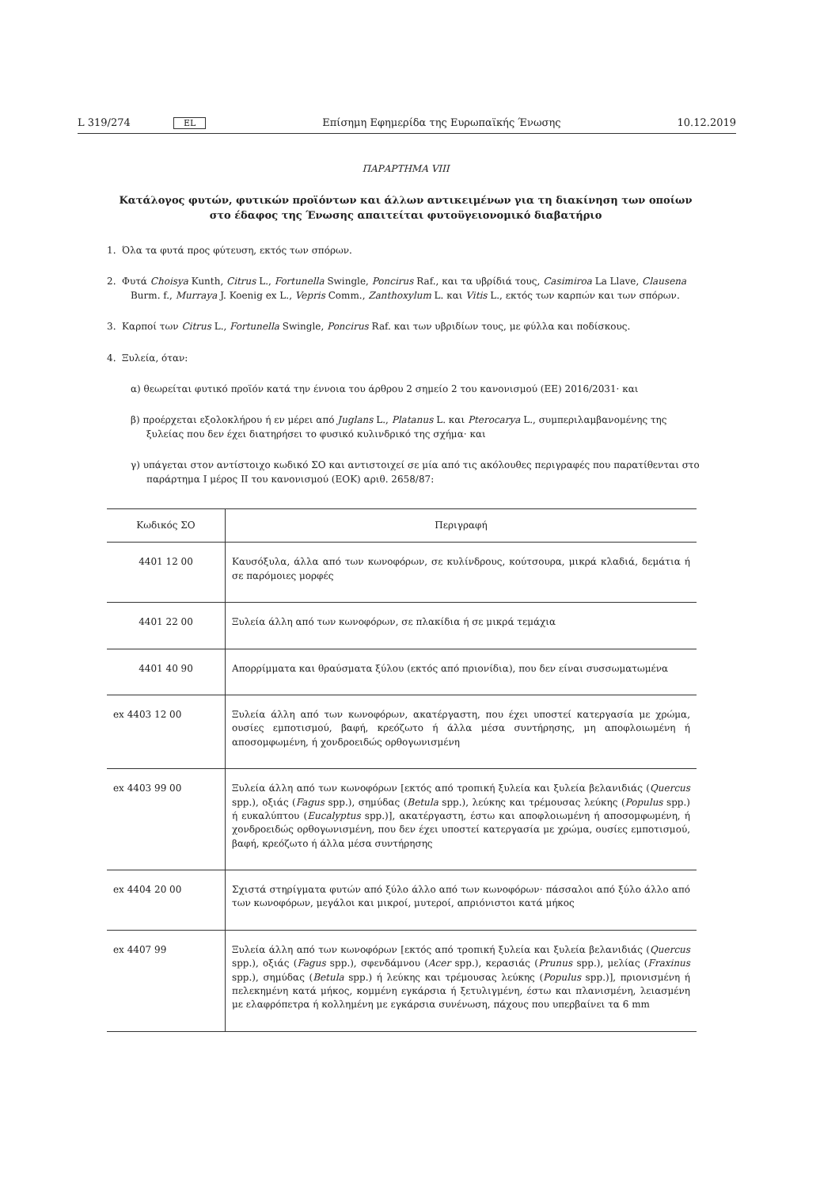L 319/274 EL Επίσημη Εφημερίδα της Ευρωπαϊκής Ένωσης 10.12.2019
ΠΑΡΑΡΤΗΜΑ VIII
Κατάλογος φυτών, φυτικών προϊόντων και άλλων αντικειμένων για τη διακίνηση των οποίων στο έδαφος της Ένωσης απαιτείται φυτοϋγειονομικό διαβατήριο
1. Όλα τα φυτά προς φύτευση, εκτός των σπόρων.
2. Φυτά Choisya Kunth, Citrus L., Fortunella Swingle, Poncirus Raf., και τα υβρίδιά τους, Casimiroa La Llave, Clausena Burm. f., Murraya J. Koenig ex L., Vepris Comm., Zanthoxylum L. και Vitis L., εκτός των καρπών και των σπόρων.
3. Καρποί των Citrus L., Fortunella Swingle, Poncirus Raf. και των υβριδίων τους, με φύλλα και ποδίσκους.
4. Ξυλεία, όταν:
α) θεωρείται φυτικό προϊόν κατά την έννοια του άρθρου 2 σημείο 2 του κανονισμού (ΕΕ) 2016/2031· και
β) προέρχεται εξολοκλήρου ή εν μέρει από Juglans L., Platanus L. και Pterocarya L., συμπεριλαμβανομένης της ξυλείας που δεν έχει διατηρήσει το φυσικό κυλινδρικό της σχήμα· και
γ) υπάγεται στον αντίστοιχο κωδικό ΣΟ και αντιστοιχεί σε μία από τις ακόλουθες περιγραφές που παρατίθενται στο παράρτημα I μέρος II του κανονισμού (ΕΟΚ) αριθ. 2658/87:
| Κωδικός ΣΟ | Περιγραφή |
| --- | --- |
| 4401 12 00 | Καυσόξυλα, άλλα από των κωνοφόρων, σε κυλίνδρους, κούτσουρα, μικρά κλαδιά, δεμάτια ή σε παρόμοιες μορφές |
| 4401 22 00 | Ξυλεία άλλη από των κωνοφόρων, σε πλακίδια ή σε μικρά τεμάχια |
| 4401 40 90 | Απορρίμματα και θραύσματα ξύλου (εκτός από πριονίδια), που δεν είναι συσσωματωμένα |
| ex 4403 12 00 | Ξυλεία άλλη από των κωνοφόρων, ακατέργαστη, που έχει υποστεί κατεργασία με χρώμα, ουσίες εμποτισμού, βαφή, κρεόζωτο ή άλλα μέσα συντήρησης, μη αποφλοιωμένη ή αποσομφωμένη, ή χονδροειδώς ορθογωνισμένη |
| ex 4403 99 00 | Ξυλεία άλλη από των κωνοφόρων [εκτός από τροπική ξυλεία και ξυλεία βελανιδιάς ( Quercus spp.), οξιάς ( Fagus spp.), σημύδας ( Betula spp.), λεύκης και τρέμουσας λεύκης ( Populus spp.) ή ευκαλύπτου ( Eucalyptus spp.)], ακατέργαστη, έστω και αποφλοιωμένη ή αποσομφωμένη, ή χονδροειδώς ορθογωνισμένη, που δεν έχει υποστεί κατεργασία με χρώμα, ουσίες εμποτισμού, βαφή, κρεόζωτο ή άλλα μέσα συντήρησης |
| ex 4404 20 00 | Σχιστά στηρίγματα φυτών από ξύλο άλλο από των κωνοφόρων· πάσσαλοι από ξύλο άλλο από των κωνοφόρων, μεγάλοι και μικροί, μυτεροί, απριόνιστοι κατά μήκος |
| ex 4407 99 | Ξυλεία άλλη από των κωνοφόρων [εκτός από τροπική ξυλεία και ξυλεία βελανιδιάς ( Quercus spp.), οξιάς ( Fagus spp.), σφενδάμνου ( Acer spp.), κερασιάς ( Prunus spp.), μελίας ( Fraxinus spp.), σημύδας ( Betula spp.) ή λεύκης και τρέμουσας λεύκης ( Populus spp.)], πριονισμένη ή πελεκημένη κατά μήκος, κομμένη εγκάρσια ή ξετυλιγμένη, έστω και πλανισμένη, λειασμένη με ελαφρόπετρα ή κολλημένη με εγκάρσια συνένωση, πάχους που υπερβαίνει τα 6 mm |